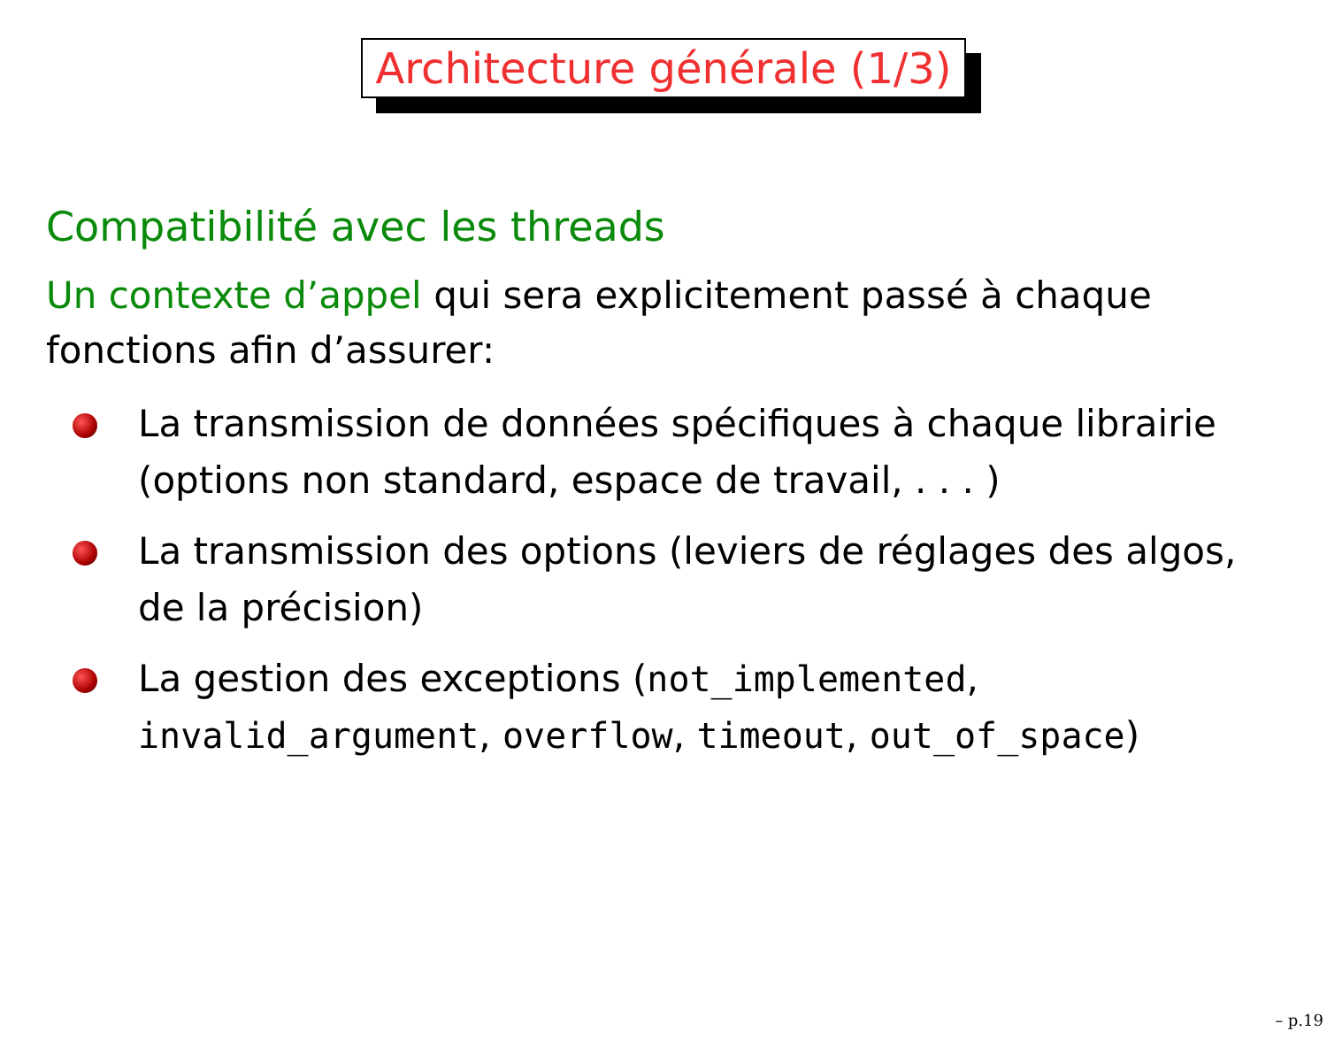Architecture générale (1/3)
Compatibilité avec les threads
Un contexte d’appel qui sera explicitement passé à chaque fonctions afin d’assurer:
La transmission de données spécifiques à chaque librairie (options non standard, espace de travail, . . . )
La transmission des options (leviers de réglages des algos, de la précision)
La gestion des exceptions (not_implemented, invalid_argument, overflow, timeout, out_of_space)
– p.19